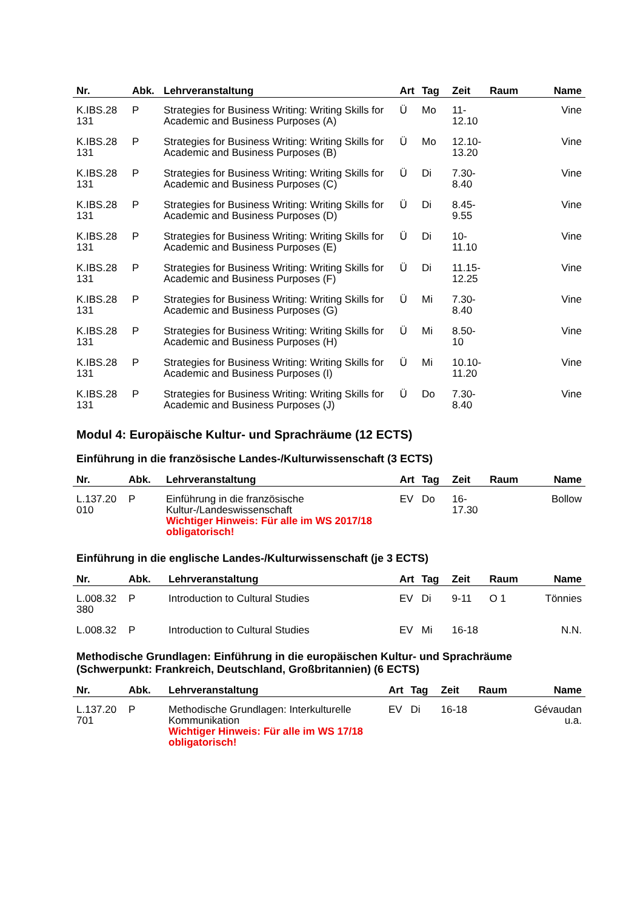| Nr. | Abk. | Lehrveranstaltung | Art | Tag | Zeit | Raum | Name |
| --- | --- | --- | --- | --- | --- | --- | --- |
| K.IBS.28 131 | P | Strategies for Business Writing: Writing Skills for Academic and Business Purposes (A) | Ü | Mo | 11- 12.10 | | Vine |
| K.IBS.28 131 | P | Strategies for Business Writing: Writing Skills for Academic and Business Purposes (B) | Ü | Mo | 12.10- 13.20 | | Vine |
| K.IBS.28 131 | P | Strategies for Business Writing: Writing Skills for Academic and Business Purposes (C) | Ü | Di | 7.30- 8.40 | | Vine |
| K.IBS.28 131 | P | Strategies for Business Writing: Writing Skills for Academic and Business Purposes (D) | Ü | Di | 8.45- 9.55 | | Vine |
| K.IBS.28 131 | P | Strategies for Business Writing: Writing Skills for Academic and Business Purposes (E) | Ü | Di | 10- 11.10 | | Vine |
| K.IBS.28 131 | P | Strategies for Business Writing: Writing Skills for Academic and Business Purposes (F) | Ü | Di | 11.15- 12.25 | | Vine |
| K.IBS.28 131 | P | Strategies for Business Writing: Writing Skills for Academic and Business Purposes (G) | Ü | Mi | 7.30- 8.40 | | Vine |
| K.IBS.28 131 | P | Strategies for Business Writing: Writing Skills for Academic and Business Purposes (H) | Ü | Mi | 8.50- 10 | | Vine |
| K.IBS.28 131 | P | Strategies for Business Writing: Writing Skills for Academic and Business Purposes (I) | Ü | Mi | 10.10- 11.20 | | Vine |
| K.IBS.28 131 | P | Strategies for Business Writing: Writing Skills for Academic and Business Purposes (J) | Ü | Do | 7.30- 8.40 | | Vine |
Modul 4: Europäische Kultur- und Sprachräume (12 ECTS)
Einführung in die französische Landes-/Kulturwissenschaft (3 ECTS)
| Nr. | Abk. | Lehrveranstaltung | Art | Tag | Zeit | Raum | Name |
| --- | --- | --- | --- | --- | --- | --- | --- |
| L.137.20 010 | P | Einführung in die französische Kultur-/Landeswissenschaft Wichtiger Hinweis: Für alle im WS 2017/18 obligatorisch! | EV | Do | 16- 17.30 | | Bollow |
Einführung in die englische Landes-/Kulturwissenschaft (je 3 ECTS)
| Nr. | Abk. | Lehrveranstaltung | Art | Tag | Zeit | Raum | Name |
| --- | --- | --- | --- | --- | --- | --- | --- |
| L.008.32 380 | P | Introduction to Cultural Studies | EV | Di | 9-11 | O 1 | Tönnies |
| L.008.32 | P | Introduction to Cultural Studies | EV | Mi | 16-18 | | N.N. |
Methodische Grundlagen: Einführung in die europäischen Kultur- und Sprachräume (Schwerpunkt: Frankreich, Deutschland, Großbritannien) (6 ECTS)
| Nr. | Abk. | Lehrveranstaltung | Art | Tag | Zeit | Raum | Name |
| --- | --- | --- | --- | --- | --- | --- | --- |
| L.137.20 701 | P | Methodische Grundlagen: Interkulturelle Kommunikation Wichtiger Hinweis: Für alle im WS 17/18 obligatorisch! | EV | Di | 16-18 | | Gévaudan u.a. |